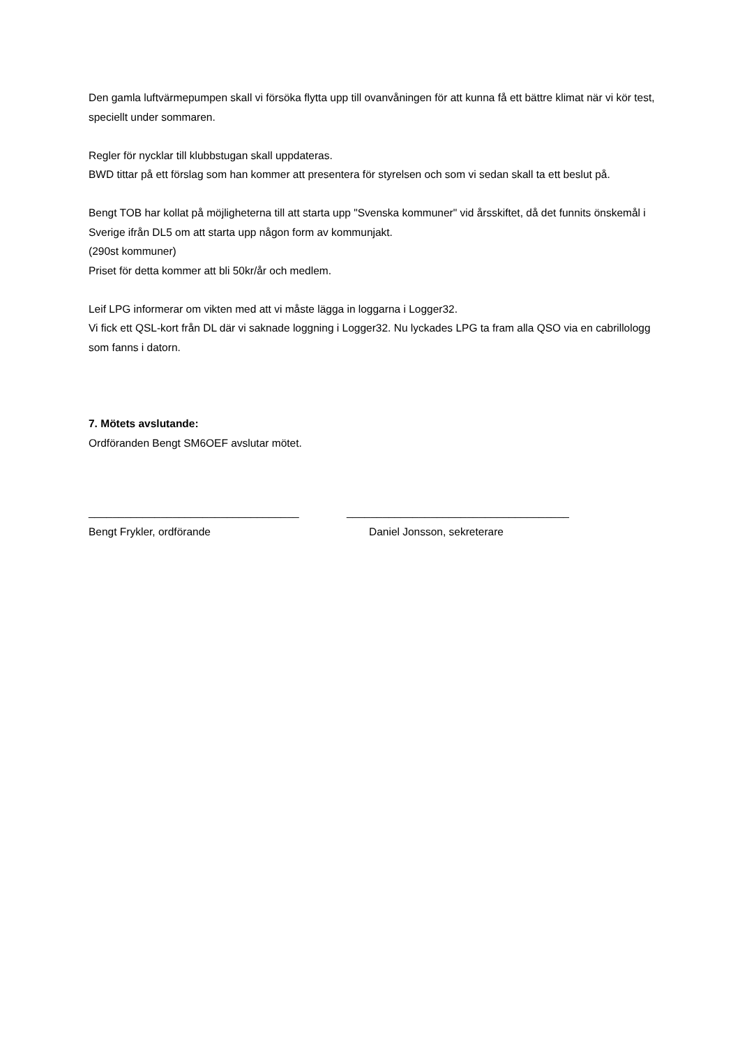Den gamla luftvärmepumpen skall vi försöka flytta upp till ovanvåningen för att kunna få ett bättre klimat när vi kör test, speciellt under sommaren.
Regler för nycklar till klubbstugan skall uppdateras.
BWD tittar på ett förslag som han kommer att presentera för styrelsen och som vi sedan skall ta ett beslut på.
Bengt TOB har kollat på möjligheterna till att starta upp "Svenska kommuner" vid årsskiftet, då det funnits önskemål i Sverige ifrån DL5 om att starta upp någon form av kommunjakt.
(290st kommuner)
Priset för detta kommer att bli 50kr/år och medlem.
Leif LPG informerar om vikten med att vi måste lägga in loggarna i Logger32.
Vi fick ett QSL-kort från DL där vi saknade loggning i Logger32. Nu lyckades LPG ta fram alla QSO via en cabrillologg som fanns i datorn.
7. Mötets avslutande:
Ordföranden Bengt SM6OEF avslutar mötet.
___________________________________
Bengt Frykler, ordförande
_____________________________________
Daniel Jonsson, sekreterare